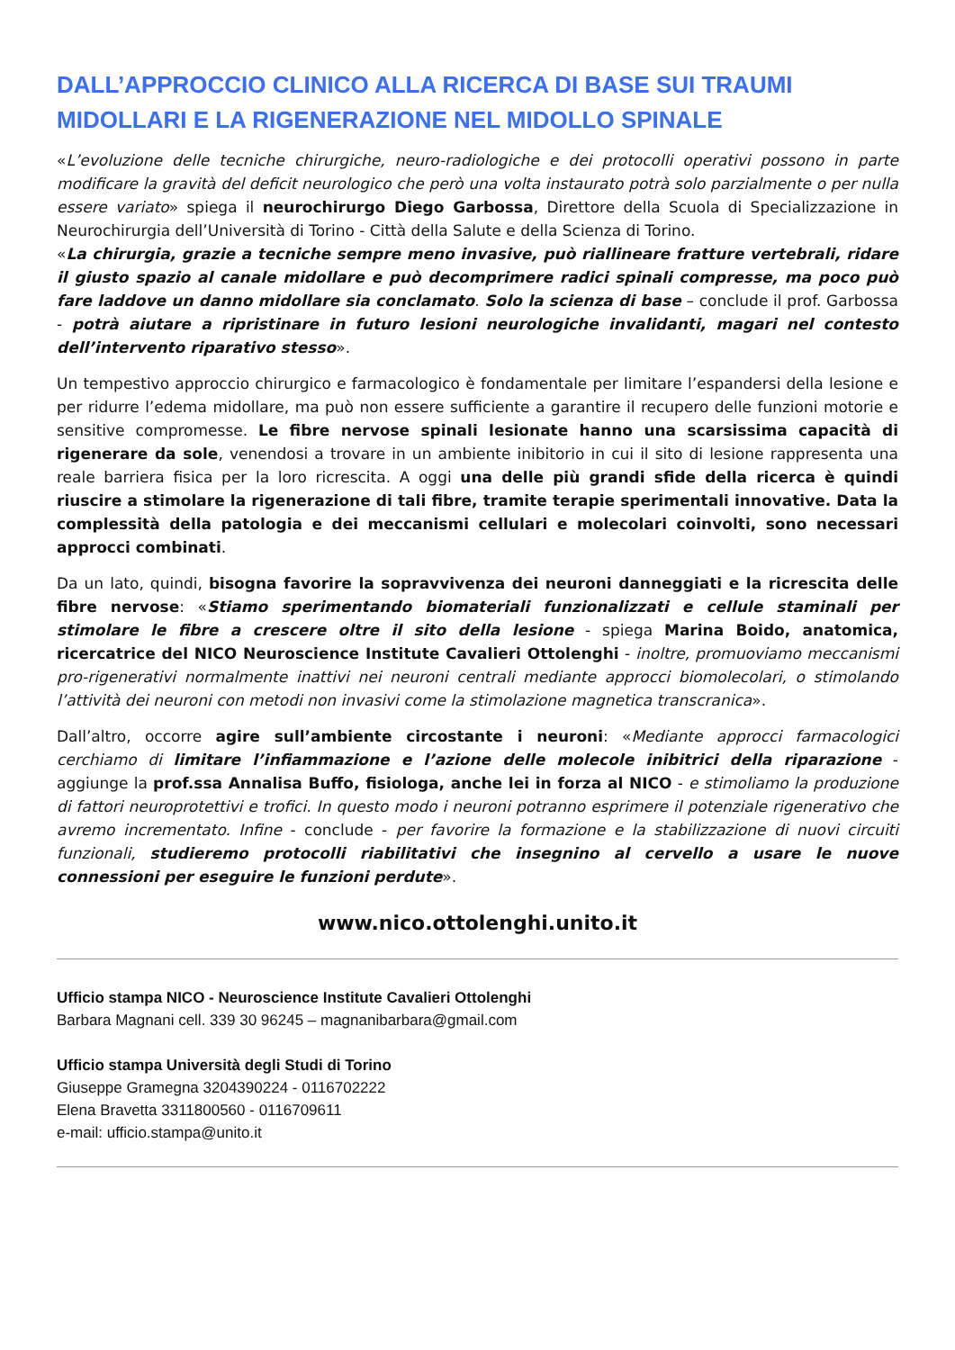DALL’APPROCCIO CLINICO ALLA RICERCA DI BASE SUI TRAUMI MIDOLLARI E LA RIGENERAZIONE NEL MIDOLLO SPINALE
«L’evoluzione delle tecniche chirurgiche, neuro-radiologiche e dei protocolli operativi possono in parte modificare la gravità del deficit neurologico che però una volta instaurato potrà solo parzialmente o per nulla essere variato» spiega il neurochirurgo Diego Garbossa, Direttore della Scuola di Specializzazione in Neurochirurgia dell’Università di Torino - Città della Salute e della Scienza di Torino.
«La chirurgia, grazie a tecniche sempre meno invasive, può riallineare fratture vertebrali, ridare il giusto spazio al canale midollare e può decomprimere radici spinali compresse, ma poco può fare laddove un danno midollare sia conclamato. Solo la scienza di base – conclude il prof. Garbossa - potrà aiutare a ripristinare in futuro lesioni neurologiche invalidanti, magari nel contesto dell’intervento riparativo stesso».
Un tempestivo approccio chirurgico e farmacologico è fondamentale per limitare l’espandersi della lesione e per ridurre l’edema midollare, ma può non essere sufficiente a garantire il recupero delle funzioni motorie e sensitive compromesse. Le fibre nervose spinali lesionate hanno una scarsissima capacità di rigenerare da sole, venendosi a trovare in un ambiente inibitorio in cui il sito di lesione rappresenta una reale barriera fisica per la loro ricrescita. A oggi una delle più grandi sfide della ricerca è quindi riuscire a stimolare la rigenerazione di tali fibre, tramite terapie sperimentali innovative. Data la complessità della patologia e dei meccanismi cellulari e molecolari coinvolti, sono necessari approcci combinati.
Da un lato, quindi, bisogna favorire la sopravvivenza dei neuroni danneggiati e la ricrescita delle fibre nervose: «Stiamo sperimentando biomateriali funzionalizzati e cellule staminali per stimolare le fibre a crescere oltre il sito della lesione - spiega Marina Boido, anatomica, ricercatrice del NICO Neuroscience Institute Cavalieri Ottolenghi - inoltre, promuoviamo meccanismi pro-rigenerativi normalmente inattivi nei neuroni centrali mediante approcci biomolecolari, o stimolando l’attività dei neuroni con metodi non invasivi come la stimolazione magnetica transcranica».
Dall’altro, occorre agire sull’ambiente circostante i neuroni: «Mediante approcci farmacologici cerchiamo di limitare l’infiammazione e l’azione delle molecole inibitrici della riparazione - aggiunge la prof.ssa Annalisa Buffo, fisiologa, anche lei in forza al NICO - e stimoliamo la produzione di fattori neuroprotettivi e trofici. In questo modo i neuroni potranno esprimere il potenziale rigenerativo che avremo incrementato. Infine - conclude - per favorire la formazione e la stabilizzazione di nuovi circuiti funzionali, studieremo protocolli riabilitativi che insegnino al cervello a usare le nuove connessioni per eseguire le funzioni perdute».
www.nico.ottolenghi.unito.it
Ufficio stampa NICO - Neuroscience Institute Cavalieri Ottolenghi
Barbara Magnani cell. 339 30 96245 – magnanibarbara@gmail.com
Ufficio stampa Università degli Studi di Torino
Giuseppe Gramegna 3204390224 - 0116702222
Elena Bravetta 3311800560 - 0116709611
e-mail: ufficio.stampa@unito.it